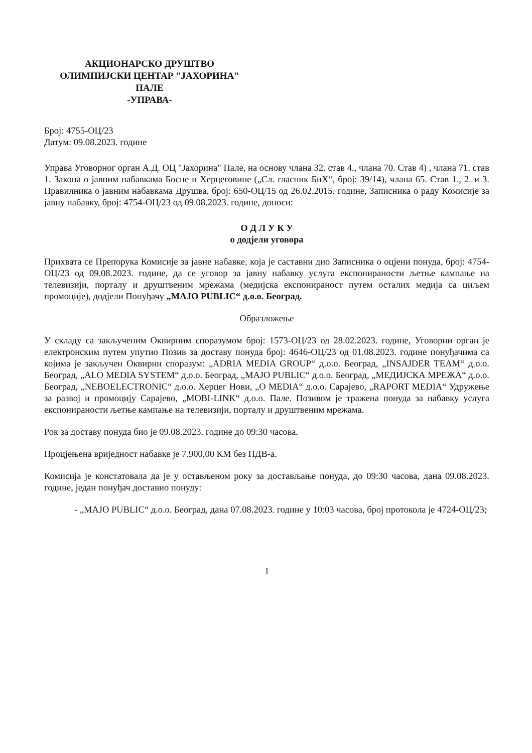АКЦИОНАРСКО ДРУШТВО
ОЛИМПИЈСКИ ЦЕНТАР "ЈАХОРИНА"
ПАЛЕ
-УПРАВА-
Број: 4755-ОЦ/23
Датум: 09.08.2023. године
Управа Уговорног орган А.Д. ОЦ "Јахорина" Пале, на основу члана 32. став 4., члана 70. Став 4) , члана 71. став 1. Закона о јавним набавкама Босне и Херцеговине („Сл. гласник БиХ“, број: 39/14), члана 65. Став 1., 2. и 3. Правилника о јавним набавкама Друшва, број: 650-ОЦ/15 од 26.02.2015. године, Записника о раду Комисије за јавну набавку, број: 4754-ОЦ/23 од 09.08.2023. године, доноси:
О Д Л У К У
о додјели уговора
Прихвата се Препорука Комисије за јавне набавке, која је саставни дио Записника о оцјени понуда, број: 4754-ОЦ/23 од 09.08.2023. године, да се уговор за јавну набавку услуга експонираности љетње кампање на телевизији, порталу и друштвеним мрежама (медијска експонираност путем осталих медија са циљем промоције), додјели Понуђачу „MAJO PUBLIC“ д.о.о. Београд.
Образложење
У складу са закљученим Оквирним споразумом број: 1573-ОЦ/23 од 28.02.2023. године, Уговорни орган је електронским путем упутио Позив за доставу понуда број: 4646-ОЦ/23 од 01.08.2023. године понуђачима са којима је закључен Оквирни споразум: „ADRIA MEDIA GROUP“ д.о.о. Београд, „INSAJDER TEAM“ д.о.о. Београд, „ALO MEDIA SYSTEM“ д.о.о. Београд, „MAJO PUBLIC“ д.о.о. Београд, „МЕДИЈСКА МРЕЖА“ д.о.о. Београд, „NEBOELECTRONIC“ д.о.о. Херцег Нови, „O MEDIA“ д.о.о. Сарајево, „RAPORT MEDIA“ Удружење за развој и промоцију Сарајево, „MOBI-LINK“ д.о.о. Пале. Позивом је тражена понуда за набавку услуга експонираности љетње кампање на телевизији, порталу и друштвеним мрежама.
Рок за доставу понуда био је 09.08.2023. године до 09:30 часова.
Процјењена вриједност набавке је 7.900,00 КМ без ПДВ-а.
Комисија је констатовала да је у остављеном року за достављање понуда, до 09:30 часова, дана 09.08.2023. године, један понуђач доставио понуду:
- „MAJO PUBLIC“ д.о.о. Београд, дана 07.08.2023. године у 10:03 часова, број протокола је 4724-ОЦ/23;
1